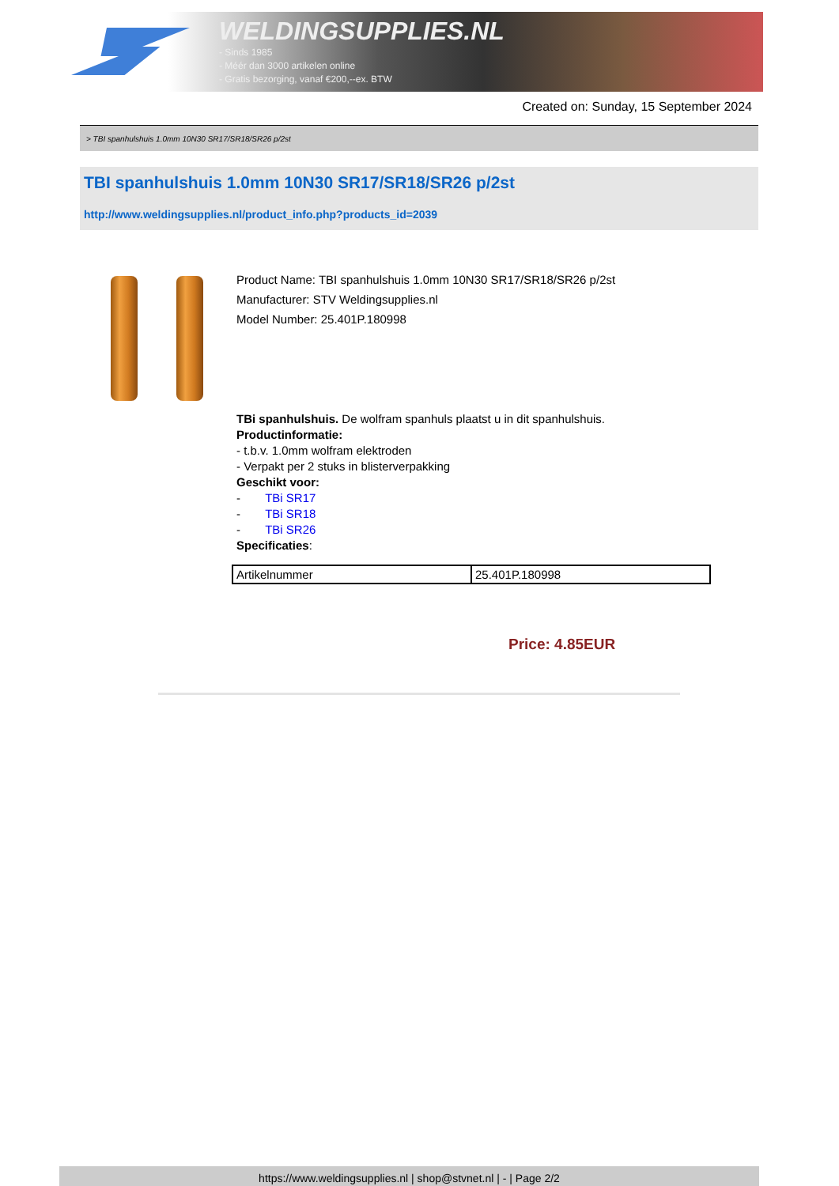WELDINGSUPPLIES.NL
- Sinds 1985
- Méér dan 3000 artikelen online
- Gratis bezorging, vanaf €200,--ex. BTW
Created on: Sunday, 15 September 2024
> TBI spanhulshuis 1.0mm 10N30 SR17/SR18/SR26 p/2st
TBI spanhulshuis 1.0mm 10N30 SR17/SR18/SR26 p/2st
http://www.weldingsupplies.nl/product_info.php?products_id=2039
Product Name: TBI spanhulshuis 1.0mm 10N30 SR17/SR18/SR26 p/2st
Manufacturer: STV Weldingsupplies.nl
Model Number: 25.401P.180998
TBi spanhulshuis. De wolfram spanhuls plaatst u in dit spanhulshuis.
Productinformatie:
- t.b.v. 1.0mm wolfram elektroden
- Verpakt per 2 stuks in blisterverpakking
Geschikt voor:
- TBi SR17
- TBi SR18
- TBi SR26
Specificaties:
| Artikelnummer | 25.401P.180998 |
Price: 4.85EUR
https://www.weldingsupplies.nl | shop@stvnet.nl | - | Page 2/2